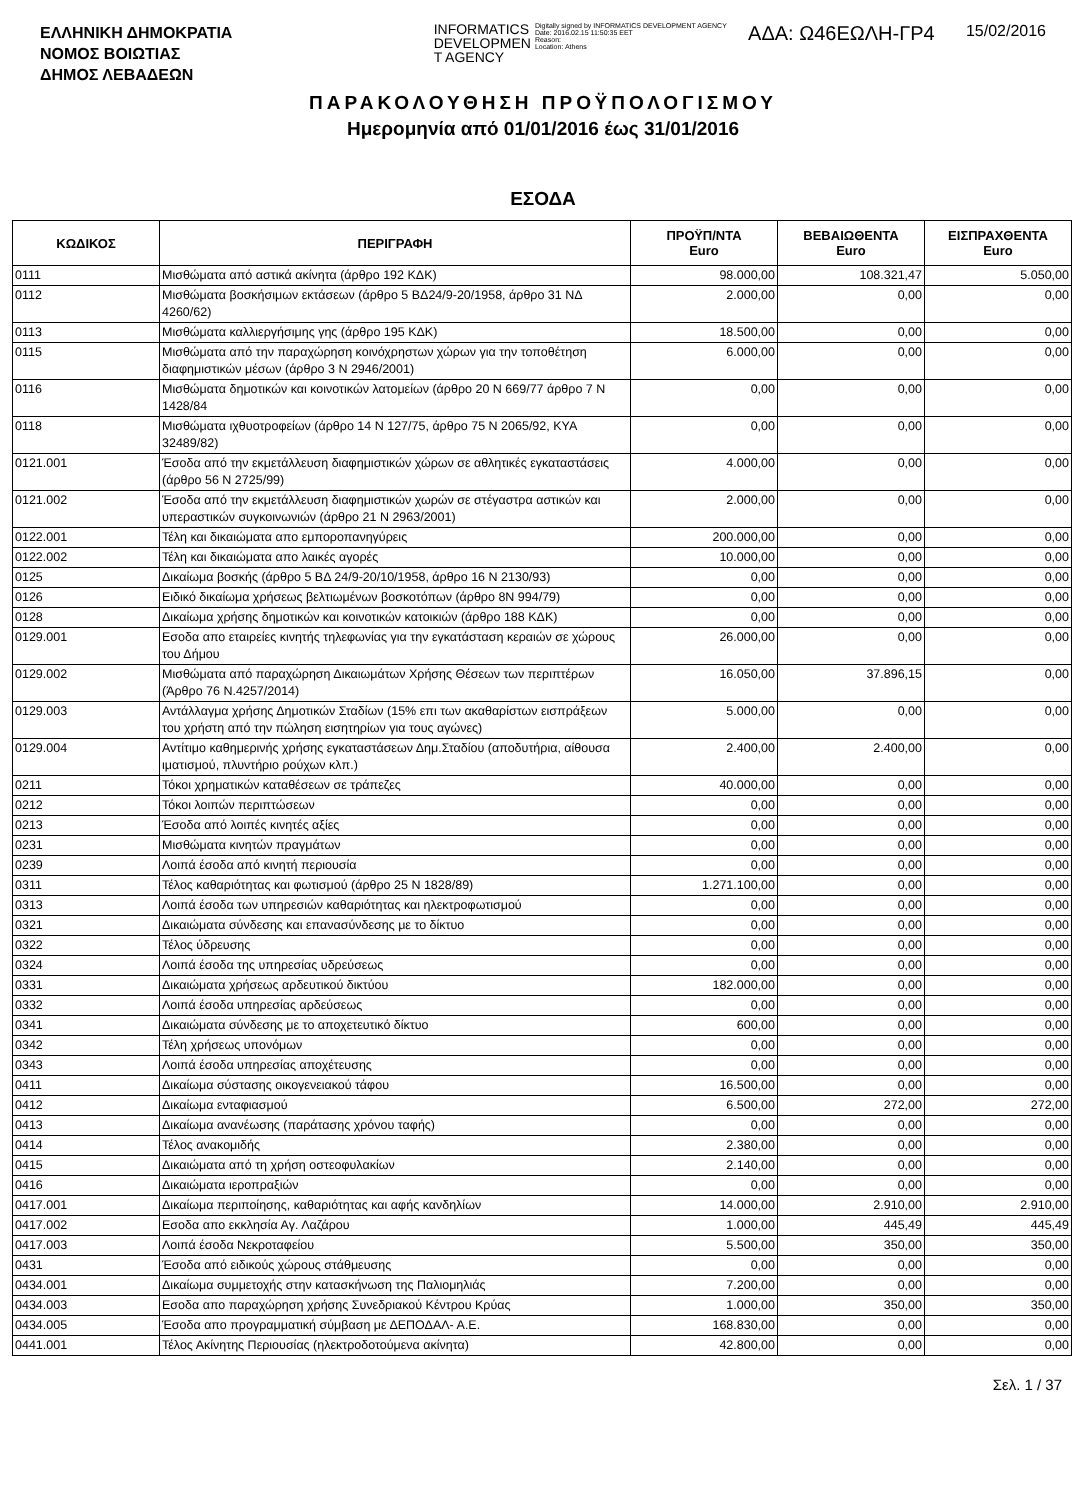ΕΛΛΗΝΙΚΗ ΔΗΜΟΚΡΑΤΙΑ
ΝΟΜΟΣ ΒΟΙΩΤΙΑΣ
ΔΗΜΟΣ ΛΕΒΑΔΕΩΝ
INFORMATICS
DEVELOPMEN
T AGENCY
Digitally signed by INFORMATICS DEVELOPMENT AGENCY
Date: 2016.02.15 11:50:35 EET
Reason:
Location: Athens
ΑΔΑ: Ω46ΕΩΛΗ-ΓΡ4
15/02/2016
ΠΑΡΑΚΟΛΟΥΘΗΣΗ ΠΡΟΫΠΟΛΟΓΙΣΜΟΥ
Ημερομηνία από 01/01/2016 έως 31/01/2016
ΕΣΟΔΑ
| ΚΩΔΙΚΟΣ | ΠΕΡΙΓΡΑΦΗ | ΠΡΟΫΠ/ΝΤΑ Euro | ΒΕΒΑΙΩΘΕΝΤΑ Euro | ΕΙΣΠΡΑΧΘΕΝΤΑ Euro |
| --- | --- | --- | --- | --- |
| 0111 | Μισθώματα από αστικά ακίνητα (άρθρο 192 ΚΔΚ) | 98.000,00 | 108.321,47 | 5.050,00 |
| 0112 | Μισθώματα βοσκήσιμων εκτάσεων (άρθρο 5 ΒΔ24/9-20/1958, άρθρο 31 ΝΔ 4260/62) | 2.000,00 | 0,00 | 0,00 |
| 0113 | Μισθώματα καλλιεργήσιμης γης (άρθρο 195 ΚΔΚ) | 18.500,00 | 0,00 | 0,00 |
| 0115 | Μισθώματα από την παραχώρηση κοινόχρηστων χώρων για την τοποθέτηση διαφημιστικών μέσων (άρθρο 3 Ν 2946/2001) | 6.000,00 | 0,00 | 0,00 |
| 0116 | Μισθώματα δημοτικών και κοινοτικών λατομείων (άρθρο 20 Ν 669/77 άρθρο 7 Ν 1428/84 | 0,00 | 0,00 | 0,00 |
| 0118 | Μισθώματα ιχθυοτροφείων (άρθρο 14 Ν 127/75, άρθρο 75 Ν 2065/92, ΚΥΑ 32489/82) | 0,00 | 0,00 | 0,00 |
| 0121.001 | Έσοδα από την εκμετάλλευση διαφημιστικών χώρων σε αθλητικές εγκαταστάσεις (άρθρο 56 Ν 2725/99) | 4.000,00 | 0,00 | 0,00 |
| 0121.002 | Έσοδα από την εκμετάλλευση διαφημιστικών χωρών σε στέγαστρα αστικών και υπεραστικών συγκοινωνιών (άρθρο 21 Ν 2963/2001) | 2.000,00 | 0,00 | 0,00 |
| 0122.001 | Τέλη και δικαιώματα απο εμποροπανηγύρεις | 200.000,00 | 0,00 | 0,00 |
| 0122.002 | Τέλη και δικαιώματα απο λαικές αγορές | 10.000,00 | 0,00 | 0,00 |
| 0125 | Δικαίωμα βοσκής (άρθρο 5 ΒΔ 24/9-20/10/1958, άρθρο 16 Ν 2130/93) | 0,00 | 0,00 | 0,00 |
| 0126 | Ειδικό δικαίωμα χρήσεως βελτιωμένων βοσκοτόπων (άρθρο 8Ν 994/79) | 0,00 | 0,00 | 0,00 |
| 0128 | Δικαίωμα χρήσης δημοτικών και κοινοτικών κατοικιών (άρθρο 188 ΚΔΚ) | 0,00 | 0,00 | 0,00 |
| 0129.001 | Εσοδα απο εταιρείες κινητής τηλεφωνίας για την εγκατάσταση κεραιών σε χώρους του Δήμου | 26.000,00 | 0,00 | 0,00 |
| 0129.002 | Μισθώματα από παραχώρηση Δικαιωμάτων Χρήσης Θέσεων των περιπτέρων (Άρθρο 76 Ν.4257/2014) | 16.050,00 | 37.896,15 | 0,00 |
| 0129.003 | Αντάλλαγμα χρήσης Δημοτικών Σταδίων (15% επι των ακαθαρίστων εισπράξεων του χρήστη από την πώληση εισητηρίων για τους αγώνες) | 5.000,00 | 0,00 | 0,00 |
| 0129.004 | Αντίτιμο καθημερινής χρήσης εγκαταστάσεων Δημ.Σταδίου (αποδυτήρια, αίθουσα ιματισμού, πλυντήριο ρούχων κλπ.) | 2.400,00 | 2.400,00 | 0,00 |
| 0211 | Τόκοι χρηματικών καταθέσεων σε τράπεζες | 40.000,00 | 0,00 | 0,00 |
| 0212 | Τόκοι λοιπών περιπτώσεων | 0,00 | 0,00 | 0,00 |
| 0213 | Έσοδα από λοιπές κινητές αξίες | 0,00 | 0,00 | 0,00 |
| 0231 | Μισθώματα κινητών πραγμάτων | 0,00 | 0,00 | 0,00 |
| 0239 | Λοιπά έσοδα από κινητή περιουσία | 0,00 | 0,00 | 0,00 |
| 0311 | Τέλος καθαριότητας και φωτισμού (άρθρο 25 Ν 1828/89) | 1.271.100,00 | 0,00 | 0,00 |
| 0313 | Λοιπά έσοδα των υπηρεσιών καθαριότητας και ηλεκτροφωτισμού | 0,00 | 0,00 | 0,00 |
| 0321 | Δικαιώματα σύνδεσης και επανασύνδεσης με το δίκτυο | 0,00 | 0,00 | 0,00 |
| 0322 | Τέλος ύδρευσης | 0,00 | 0,00 | 0,00 |
| 0324 | Λοιπά έσοδα της υπηρεσίας υδρεύσεως | 0,00 | 0,00 | 0,00 |
| 0331 | Δικαιώματα χρήσεως αρδευτικού δικτύου | 182.000,00 | 0,00 | 0,00 |
| 0332 | Λοιπά έσοδα υπηρεσίας αρδεύσεως | 0,00 | 0,00 | 0,00 |
| 0341 | Δικαιώματα σύνδεσης με το αποχετευτικό δίκτυο | 600,00 | 0,00 | 0,00 |
| 0342 | Τέλη χρήσεως υπονόμων | 0,00 | 0,00 | 0,00 |
| 0343 | Λοιπά έσοδα υπηρεσίας αποχέτευσης | 0,00 | 0,00 | 0,00 |
| 0411 | Δικαίωμα σύστασης οικογενειακού τάφου | 16.500,00 | 0,00 | 0,00 |
| 0412 | Δικαίωμα ενταφιασμού | 6.500,00 | 272,00 | 272,00 |
| 0413 | Δικαίωμα ανανέωσης (παράτασης χρόνου ταφής) | 0,00 | 0,00 | 0,00 |
| 0414 | Τέλος ανακομιδής | 2.380,00 | 0,00 | 0,00 |
| 0415 | Δικαιώματα από τη χρήση οστεοφυλακίων | 2.140,00 | 0,00 | 0,00 |
| 0416 | Δικαιώματα ιεροπραξιών | 0,00 | 0,00 | 0,00 |
| 0417.001 | Δικαίωμα περιποίησης, καθαριότητας και αφής κανδηλίων | 14.000,00 | 2.910,00 | 2.910,00 |
| 0417.002 | Εσοδα απο εκκλησία Αγ. Λαζάρου | 1.000,00 | 445,49 | 445,49 |
| 0417.003 | Λοιπά έσοδα Νεκροταφείου | 5.500,00 | 350,00 | 350,00 |
| 0431 | Έσοδα από ειδικούς χώρους στάθμευσης | 0,00 | 0,00 | 0,00 |
| 0434.001 | Δικαίωμα συμμετοχής στην κατασκήνωση της Παλιομηλιάς | 7.200,00 | 0,00 | 0,00 |
| 0434.003 | Εσοδα απο παραχώρηση χρήσης Συνεδριακού Κέντρου Κρύας | 1.000,00 | 350,00 | 350,00 |
| 0434.005 | Έσοδα απο προγραμματική σύμβαση με ΔΕΠΟΔΑΛ- Α.Ε. | 168.830,00 | 0,00 | 0,00 |
| 0441.001 | Τέλος Ακίνητης Περιουσίας (ηλεκτροδοτούμενα ακίνητα) | 42.800,00 | 0,00 | 0,00 |
Σελ. 1 / 37